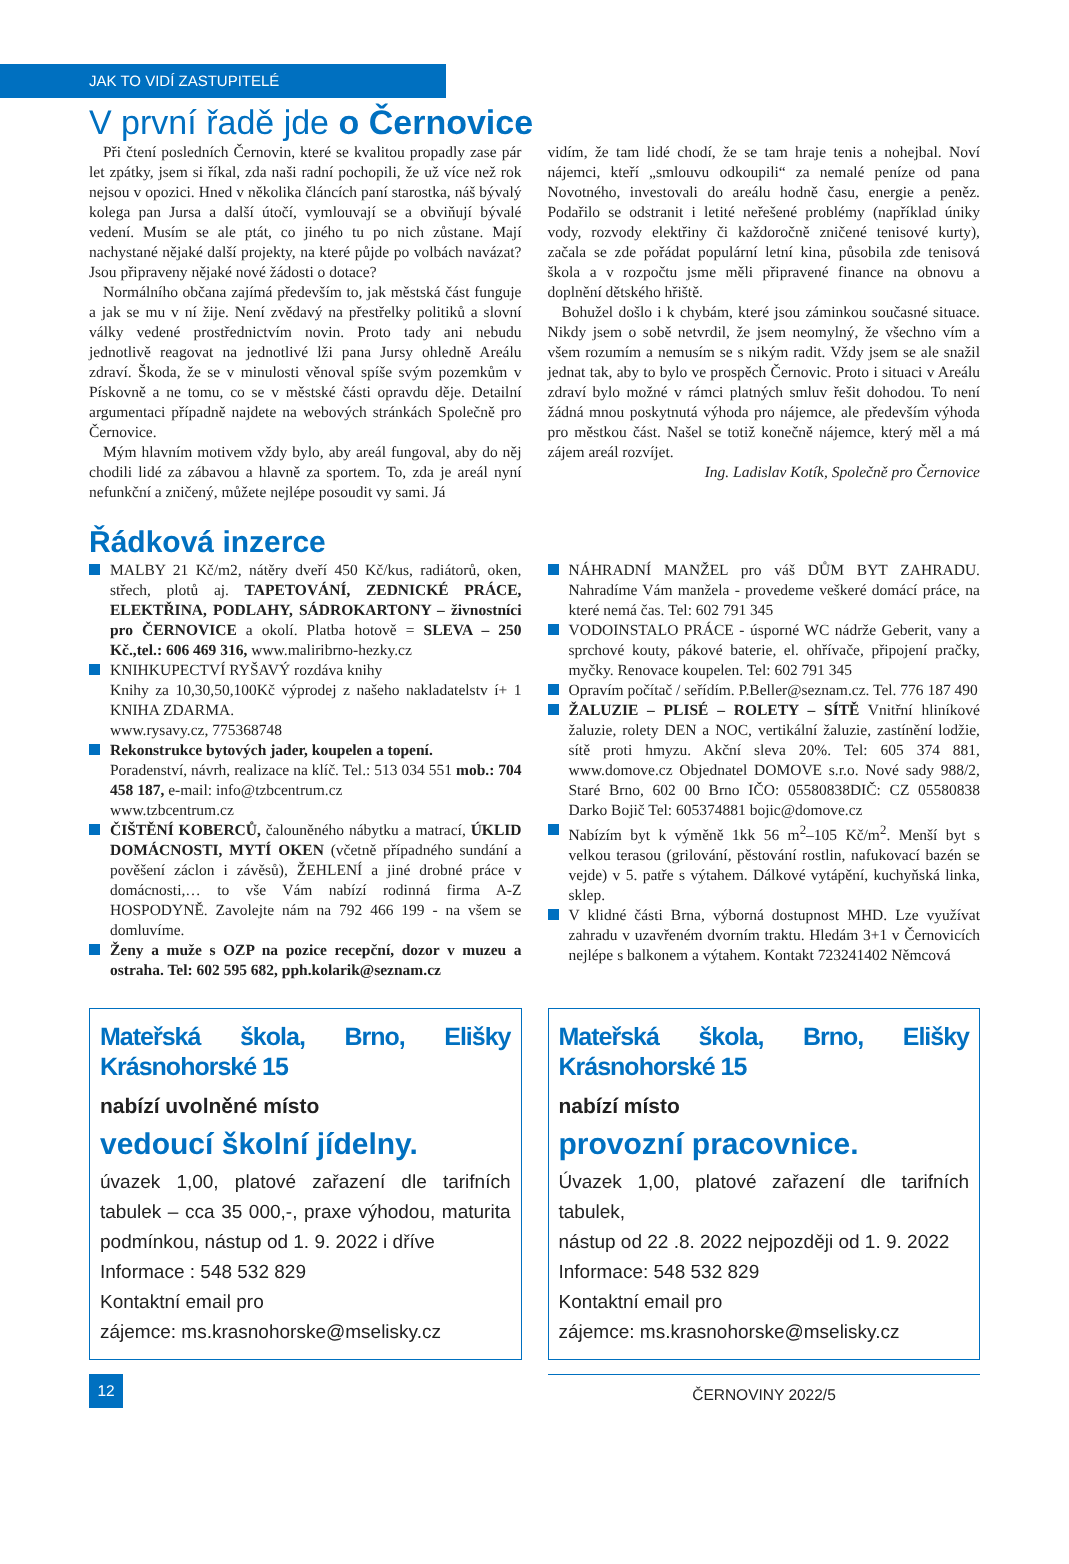JAK TO VIDÍ ZASTUPITELÉ
V první řadě jde o Černovice
Při čtení posledních Černovin, které se kvalitou propadly zase pár let zpátky, jsem si říkal, zda naši radní pochopili, že už více než rok nejsou v opozici. Hned v několika článcích paní starostka, náš bývalý kolega pan Jursa a další útočí, vymlouvají se a obviňují bývalé vedení. Musím se ale ptát, co jiného tu po nich zůstane. Mají nachystané nějaké další projekty, na které půjde po volbách navázat? Jsou připraveny nějaké nové žádosti o dotace?
Normálního občana zajímá především to, jak městská část funguje a jak se mu v ní žije. Není zvědavý na přestřelky politiků a slovní války vedené prostřednictvím novin. Proto tady ani nebudu jednotlivě reagovat na jednotlivé lži pana Jursy ohledně Areálu zdraví. Škoda, že se v minulosti věnoval spíše svým pozemkům v Pískovně a ne tomu, co se v městské části opravdu děje. Detailní argumentaci případně najdete na webových stránkách Společně pro Černovice.
Mým hlavním motivem vždy bylo, aby areál fungoval, aby do něj chodili lidé za zábavou a hlavně za sportem. To, zda je areál nyní nefunkční a zničený, můžete nejlépe posoudit vy sami. Já
vidím, že tam lidé chodí, že se tam hraje tenis a nohejbal. Noví nájemci, kteří „smlouvu odkoupili“ za nemalé peníze od pana Novotného, investovali do areálu hodně času, energie a peněz. Podařilo se odstranit i letité neřešené problémy (například úniky vody, rozvody elektřiny či každoročně zničené tenisové kurty), začala se zde pořádat populární letní kina, působila zde tenisová škola a v rozpočtu jsme měli připravené finance na obnovu a doplnění dětského hřiště.
Bohužel došlo i k chybám, které jsou záminkou současné situace. Nikdy jsem o sobě netvrdil, že jsem neomylný, že všechno vím a všem rozumím a nemusím se s nikým radit. Vždy jsem se ale snažil jednat tak, aby to bylo ve prospěch Černovic. Proto i situaci v Areálu zdraví bylo možné v rámci platných smluv řešit dohodou. To není žádná mnou poskytnutá výhoda pro nájemce, ale především výhoda pro městkou část. Našel se totiž konečně nájemce, který měl a má zájem areál rozvíjet.
Ing. Ladislav Kotík, Společně pro Černovice
Řádková inzerce
MALBY 21 Kč/m2, nátěry dveří 450 Kč/kus, radiátorů, oken, střech, plotů aj. TAPETOVÁNÍ, ZEDNICKÉ PRÁCE, ELEKTŘINA, PODLAHY, SÁDROKARTONY – živnostníci pro ČERNOVICE a okolí. Platba hotově = SLEVA – 250 Kč.,tel.: 606 469 316, www.maliribrno-hezky.cz
KNIHKUPECTVÍ RYŠAVÝ rozdáva knihy
Knihy za 10,30,50,100Kč výprodej z našeho nakladatelstv í+ 1 KNIHA ZDARMA.
www.rysavy.cz, 775368748
Rekonstrukce bytových jader, koupelen a topení.
Poradenství, návrh, realizace na klíč. Tel.: 513 034 551 mob.: 704 458 187, e-mail: info@tzbcentrum.cz
www.tzbcentrum.cz
ČIŠTĚNÍ KOBERCŮ, čalouněného nábytku a matrací, ÚKLID DOMÁCNOSTI, MYTÍ OKEN (včetně případného sundání a pověšení záclon i závěsů), ŽEHLENÍ a jiné drobné práce v domácnosti,… to vše Vám nabízí rodinná firma A-Z HOSPODYNĚ. Zavolejte nám na 792 466 199 - na všem se domluvíme.
Ženy a muže s OZP na pozice recepční, dozor v muzeu a ostraha. Tel: 602 595 682, pph.kolarik@seznam.cz
NÁHRADNÍ MANŽEL pro váš DŮM BYT ZAHRADU. Nahradíme Vám manžela - provedeme veškeré domácí práce, na které nemá čas. Tel: 602 791 345
VODOINSTALO PRÁCE - úsporné WC nádrže Geberit, vany a sprchové kouty, pákové baterie, el. ohřívače, připojení pračky, myčky. Renovace koupelen. Tel: 602 791 345
Opravím počítač / seřídím. P.Beller@seznam.cz. Tel. 776 187 490
ŽALUZIE – PLISÉ – ROLETY – SÍTĚ Vnitřní hliníkové žaluzie, rolety DEN a NOC, vertikální žaluzie, zastínění lodžie, sítě proti hmyzu. Akční sleva 20%. Tel: 605 374 881, www.domove.cz Objednatel DOMOVE s.r.o. Nové sady 988/2, Staré Brno, 602 00 Brno IČO: 05580838DIČ: CZ 05580838 Darko Bojič Tel: 605374881 bojic@domove.cz
Nabízím byt k výměně 1kk 56 m<sup>2</sup>–105 Kč/m<sup>2</sup>. Menší byt s velkou terasou (grilování, pěstování rostlin, nafukovací bazén se vejde) v 5. patře s výtahem. Dálkové vytápění, kuchyňská linka, sklep.
V klidné části Brna, výborná dostupnost MHD. Lze využívat zahradu v uzavřeném dvorním traktu. Hledám 3+1 v Černovicích nejlépe s balkonem a výtahem. Kontakt 723241402 Němcová
Mateřská škola, Brno, Elišky Krásnohorské 15
nabízí uvolněné místo
vedoucí školní jídelny.
úvazek 1,00, platové zařazení dle tarifních tabulek – cca 35 000,-, praxe výhodou, maturita podmínkou, nástup od 1. 9. 2022 i dříve
Informace : 548 532 829
Kontaktní email pro
zájemce: ms.krasnohorske@mselisky.cz
Mateřská škola, Brno, Elišky Krásnohorské 15
nabízí místo
provozní pracovnice.
Úvazek 1,00, platové zařazení dle tarifních tabulek,
nástup od 22 .8. 2022 nejpozději od 1. 9. 2022
Informace: 548 532 829
Kontaktní email pro
zájemce: ms.krasnohorske@mselisky.cz
12
ČERNOVINY 2022/5